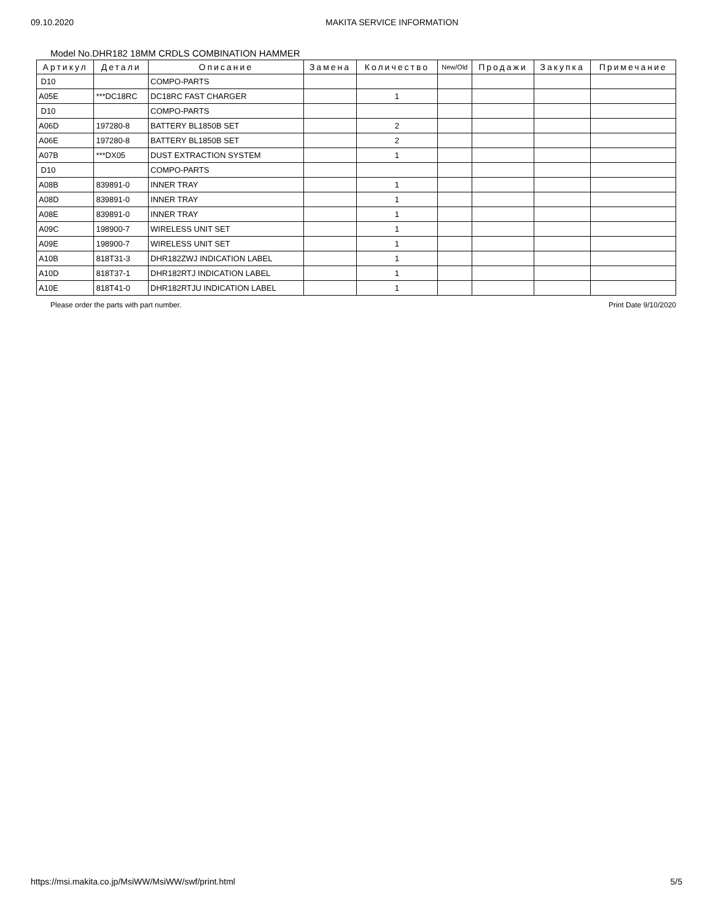09.10.2020 MAKITA SERVICE INFORMATION
Model No.DHR182 18MM CRDLS COMBINATION HAMMER
| Артикул | Детали | Описание | Замена | Количество | New/Old | Продажи | Закупка | Примечание |
| --- | --- | --- | --- | --- | --- | --- | --- | --- |
| D10 | | COMPO-PARTS | | | | | | |
| A05E | ***DC18RC | DC18RC FAST CHARGER | | 1 | | | | |
| D10 | | COMPO-PARTS | | | | | | |
| A06D | 197280-8 | BATTERY BL1850B SET | | 2 | | | | |
| A06E | 197280-8 | BATTERY BL1850B SET | | 2 | | | | |
| A07B | ***DX05 | DUST EXTRACTION SYSTEM | | 1 | | | | |
| D10 | | COMPO-PARTS | | | | | | |
| A08B | 839891-0 | INNER TRAY | | 1 | | | | |
| A08D | 839891-0 | INNER TRAY | | 1 | | | | |
| A08E | 839891-0 | INNER TRAY | | 1 | | | | |
| A09C | 198900-7 | WIRELESS UNIT SET | | 1 | | | | |
| A09E | 198900-7 | WIRELESS UNIT SET | | 1 | | | | |
| A10B | 818T31-3 | DHR182ZWJ INDICATION LABEL | | 1 | | | | |
| A10D | 818T37-1 | DHR182RTJ INDICATION LABEL | | 1 | | | | |
| A10E | 818T41-0 | DHR182RTJU INDICATION LABEL | | 1 | | | | |
Please order the parts with part number. Print Date 9/10/2020
https://msi.makita.co.jp/MsiWW/MsiWW/swf/print.html 5/5